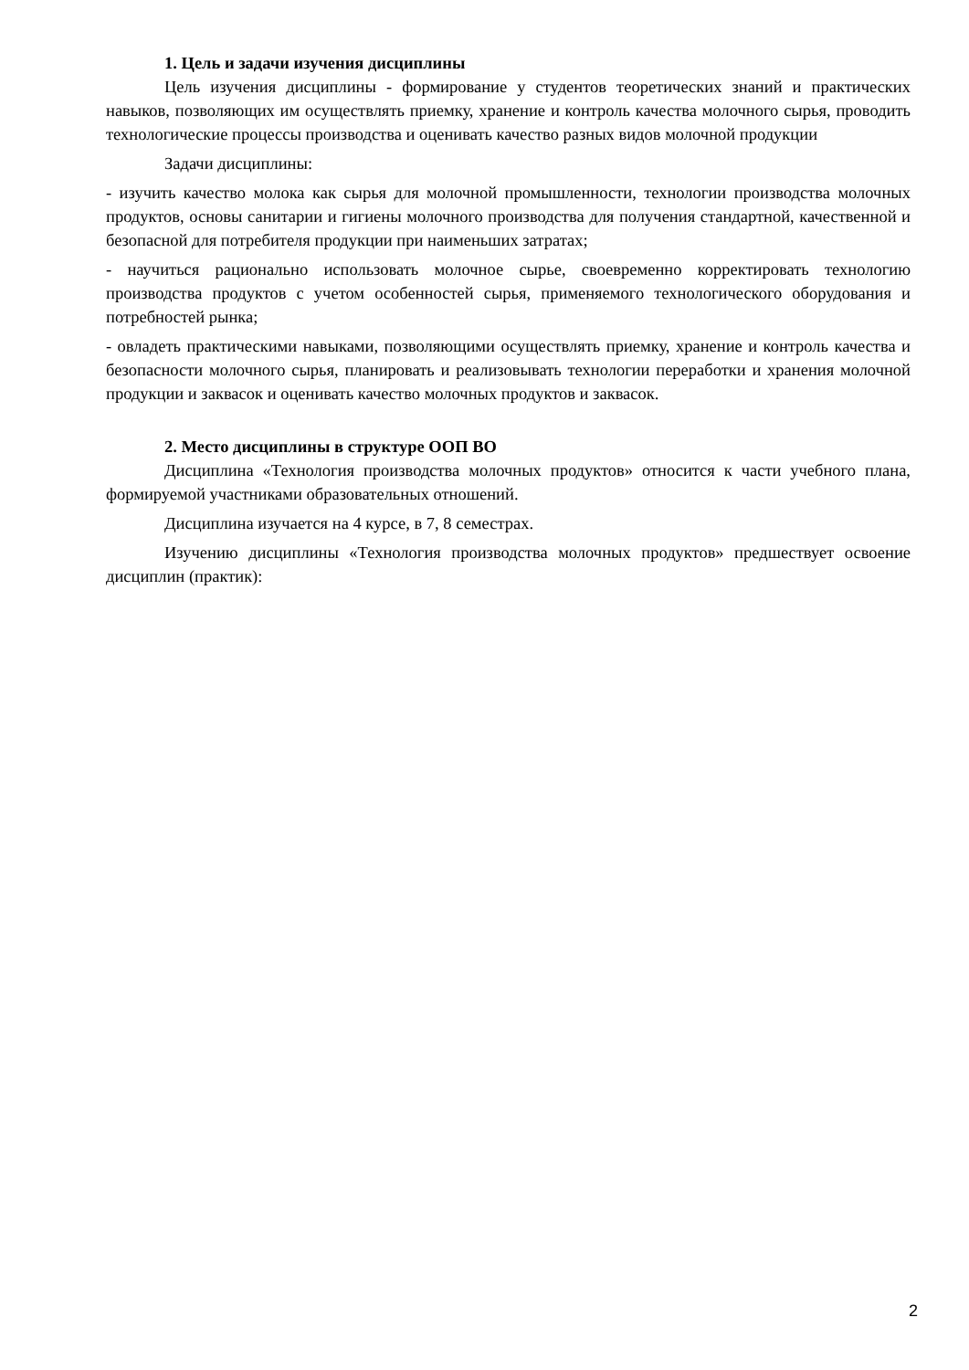1. Цель и задачи изучения дисциплины
Цель изучения дисциплины - формирование у студентов теоретических знаний и практических навыков, позволяющих им осуществлять приемку, хранение и контроль качества молочного сырья, проводить технологические процессы производства и оценивать качество разных видов молочной продукции
Задачи дисциплины:
- изучить качество молока как сырья для молочной промышленности, технологии производства молочных продуктов, основы санитарии и гигиены молочного производства для получения стандартной, качественной и безопасной для потребителя продукции при наименьших затратах;
- научиться рационально использовать молочное сырье, своевременно корректировать технологию производства продуктов с учетом особенностей сырья, применяемого технологического оборудования и потребностей рынка;
- овладеть практическими навыками, позволяющими осуществлять приемку, хранение и контроль качества и безопасности молочного сырья, планировать и реализовывать технологии переработки и хранения молочной продукции и заквасок и оценивать качество молочных продуктов и заквасок.
2. Место дисциплины в структуре ООП ВО
Дисциплина «Технология производства молочных продуктов» относится к части учебного плана, формируемой участниками образовательных отношений.
Дисциплина изучается на 4 курсе, в 7, 8 семестрах.
Изучению дисциплины «Технология производства молочных продуктов» предшествует освоение дисциплин (практик):
2